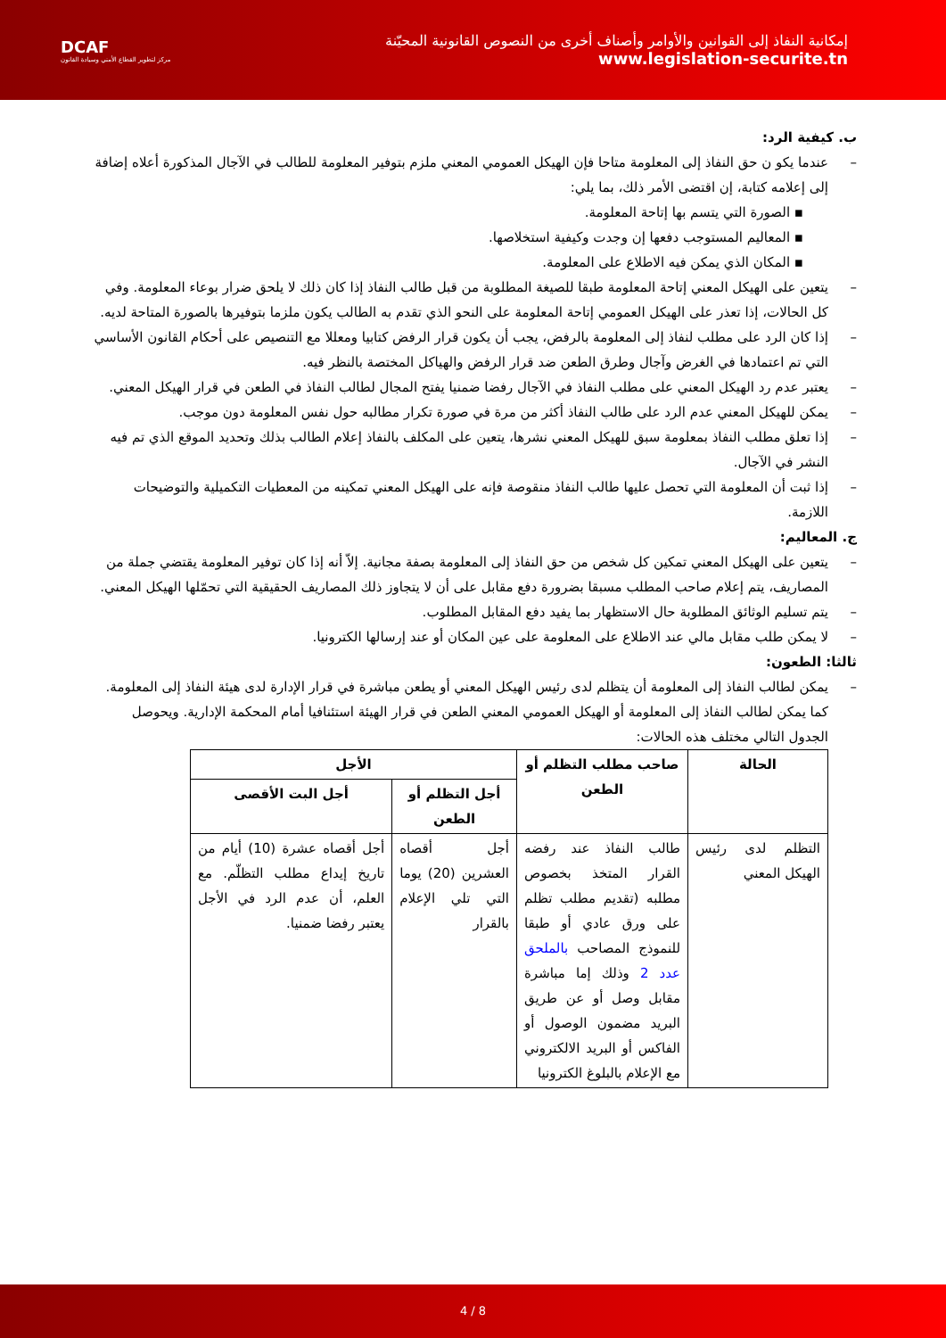DCAF
مركز لتطوير القطاع الأمني وسيادة القانون
إمكانية النفاذ إلى القوانين والأوامر وأصناف أخرى من النصوص القانونية المحيّنة
www.legislation-securite.tn
ب. كيفية الرد:
– عندما يكو ن حق النفاذ إلى المعلومة متاحا فإن الهيكل العمومي المعني ملزم بتوفير المعلومة للطالب في الآجال المذكورة أعلاه إضافة إلى إعلامه كتابة، إن اقتضى الأمر ذلك، بما يلي:
▪ الصورة التي يتسم بها إتاحة المعلومة.
▪ المعاليم المستوجب دفعها إن وجدت وكيفية استخلاصها.
▪ المكان الذي يمكن فيه الاطلاع على المعلومة.
– يتعين على الهيكل المعني إتاحة المعلومة طبقا للصيغة المطلوبة من قبل طالب النفاذ إذا كان ذلك لا يلحق ضرار بوعاء المعلومة. وفي كل الحالات، إذا تعذر على الهيكل العمومي إتاحة المعلومة على النحو الذي تقدم به الطالب يكون ملزما بتوفيرها بالصورة المتاحة لديه.
– إذا كان الرد على مطلب لنفاذ إلى المعلومة بالرفض، يجب أن يكون قرار الرفض كتابيا ومعللا مع التنصيص على أحكام القانون الأساسي التي تم اعتمادها في الغرض وآجال وطرق الطعن ضد قرار الرفض والهياكل المختصة بالنظر فيه.
– يعتبر عدم رد الهيكل المعني على مطلب النفاذ في الآجال رفضا ضمنيا يفتح المجال لطالب النفاذ في الطعن في قرار الهيكل المعني.
– يمكن للهيكل المعني عدم الرد على طالب النفاذ أكثر من مرة في صورة تكرار مطالبه حول نفس المعلومة دون موجب.
– إذا تعلق مطلب النفاذ بمعلومة سبق للهيكل المعني نشرها، يتعين على المكلف بالنفاذ إعلام الطالب بذلك وتحديد الموقع الذي تم فيه النشر في الآجال.
– إذا ثبت أن المعلومة التي تحصل عليها طالب النفاذ منقوصة فإنه على الهيكل المعني تمكينه من المعطيات التكميلية والتوضيحات اللازمة.
ج. المعاليم:
– يتعين على الهيكل المعني تمكين كل شخص من حق النفاذ إلى المعلومة بصفة مجانية. إلاّ أنه إذا كان توفير المعلومة يقتضي جملة من المصاريف، يتم إعلام صاحب المطلب مسبقا بضرورة دفع مقابل على أن لا يتجاوز ذلك المصاريف الحقيقية التي تحمّلها الهيكل المعني.
– يتم تسليم الوثائق المطلوبة حال الاستظهار بما يفيد دفع المقابل المطلوب.
– لا يمكن طلب مقابل مالي عند الاطلاع على المعلومة على عين المكان أو عند إرسالها الكترونيا.
ثالثا: الطعون:
– يمكن لطالب النفاذ إلى المعلومة أن يتظلم لدى رئيس الهيكل المعني أو يطعن مباشرة في قرار الإدارة لدى هيئة النفاذ إلى المعلومة. كما يمكن لطالب النفاذ إلى المعلومة أو الهيكل العمومي المعني الطعن في قرار الهيئة استئنافيا أمام المحكمة الإدارية. ويحوصل الجدول التالي مختلف هذه الحالات:
| الحالة | صاحب مطلب التظلم أو الطعن | الأجل | |
| --- | --- | --- | --- |
| | | أجل التظلم أو الطعن | أجل البت الأقصى |
| التظلم لدى رئيس الهيكل المعني | طالب النفاذ عند رفضه القرار المتخذ بخصوص مطلبه (تقديم مطلب تظلم على ورق عادي أو طبقا للنموذج المصاحب بالملحق عدد 2 وذلك إما مباشرة مقابل وصل أو عن طريق البريد مضمون الوصول أو الفاكس أو البريد الالكتروني مع الإعلام بالبلوغ الكترونيا | أجل أقصاه العشرين (20) يوما التي تلي الإعلام بالقرار | أجل أقصاه عشرة (10) أيام من تاريخ إيداع مطلب التظلّم. مع العلم، أن عدم الرد في الأجل يعتبر رفضا ضمنيا. |
4 / 8